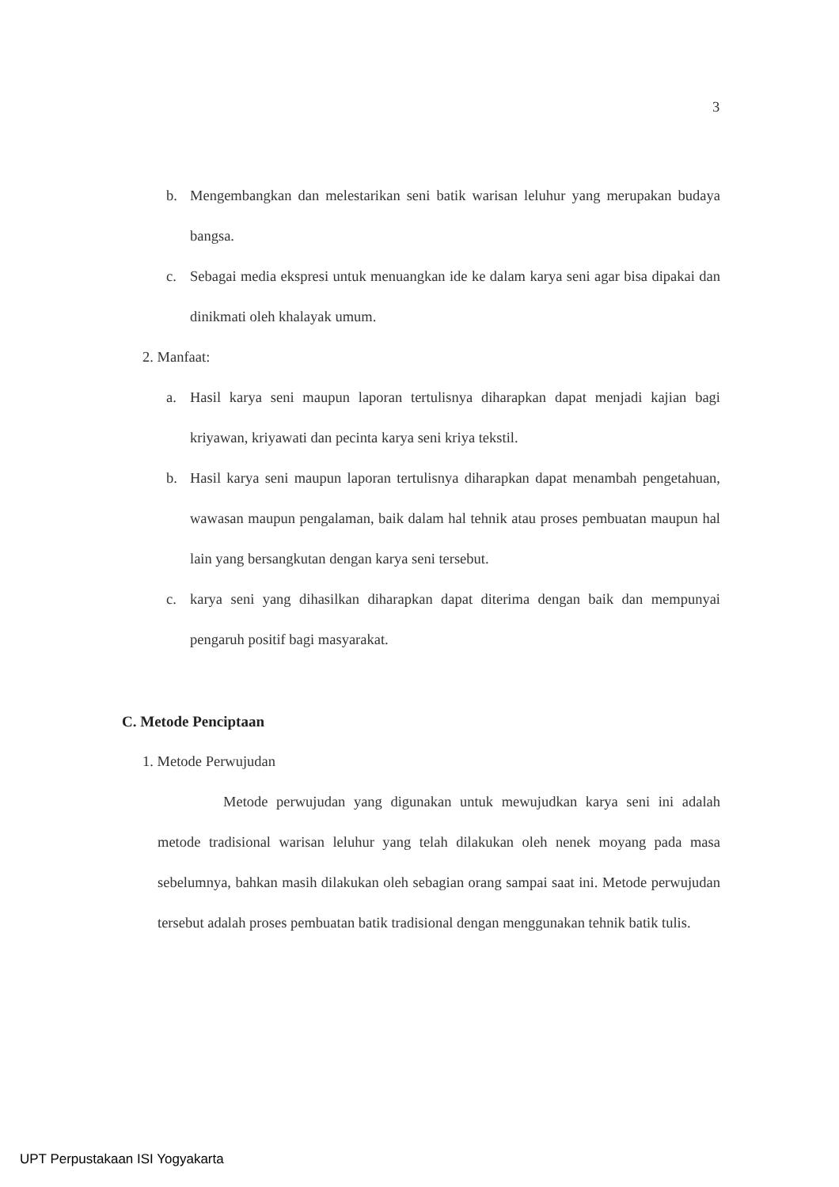3
b. Mengembangkan dan melestarikan seni batik warisan leluhur yang merupakan budaya bangsa.
c. Sebagai media ekspresi untuk menuangkan ide ke dalam karya seni agar bisa dipakai dan dinikmati oleh khalayak umum.
2. Manfaat:
a. Hasil karya seni maupun laporan tertulisnya diharapkan dapat menjadi kajian bagi kriyawan, kriyawati dan pecinta karya seni kriya tekstil.
b. Hasil karya seni maupun laporan tertulisnya diharapkan dapat menambah pengetahuan, wawasan maupun pengalaman, baik dalam hal tehnik atau proses pembuatan maupun hal lain yang bersangkutan dengan karya seni tersebut.
c. karya seni yang dihasilkan diharapkan dapat diterima dengan baik dan mempunyai pengaruh positif bagi masyarakat.
C. Metode Penciptaan
1. Metode Perwujudan
Metode perwujudan yang digunakan untuk mewujudkan karya seni ini adalah metode tradisional warisan leluhur yang telah dilakukan oleh nenek moyang pada masa sebelumnya, bahkan masih dilakukan oleh sebagian orang sampai saat ini. Metode perwujudan tersebut adalah proses pembuatan batik tradisional dengan menggunakan tehnik batik tulis.
UPT Perpustakaan ISI Yogyakarta